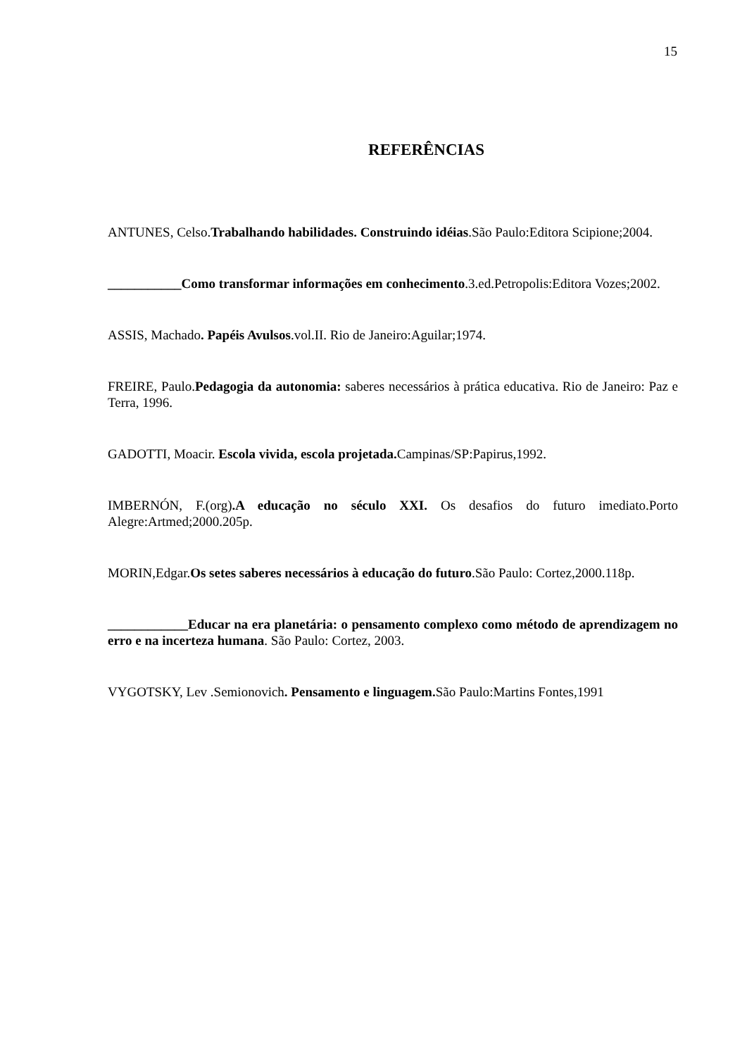15
REFERÊNCIAS
ANTUNES, Celso.Trabalhando habilidades. Construindo idéias.São Paulo:Editora Scipione;2004.
___________Como transformar informações em conhecimento.3.ed.Petropolis:Editora Vozes;2002.
ASSIS, Machado. Papéis Avulsos.vol.II. Rio de Janeiro:Aguilar;1974.
FREIRE, Paulo.Pedagogia da autonomia: saberes necessários à prática educativa. Rio de Janeiro: Paz e Terra, 1996.
GADOTTI, Moacir. Escola vivida, escola projetada. Campinas/SP:Papirus,1992.
IMBERNÓN, F.(org).A educação no século XXI. Os desafios do futuro imediato.Porto Alegre:Artmed;2000.205p.
MORIN,Edgar.Os setes saberes necessários à educação do futuro.São Paulo: Cortez,2000.118p.
____________Educar na era planetária: o pensamento complexo como método de aprendizagem no erro e na incerteza humana. São Paulo: Cortez, 2003.
VYGOTSKY, Lev .Semionovich. Pensamento e linguagem. São Paulo:Martins Fontes,1991